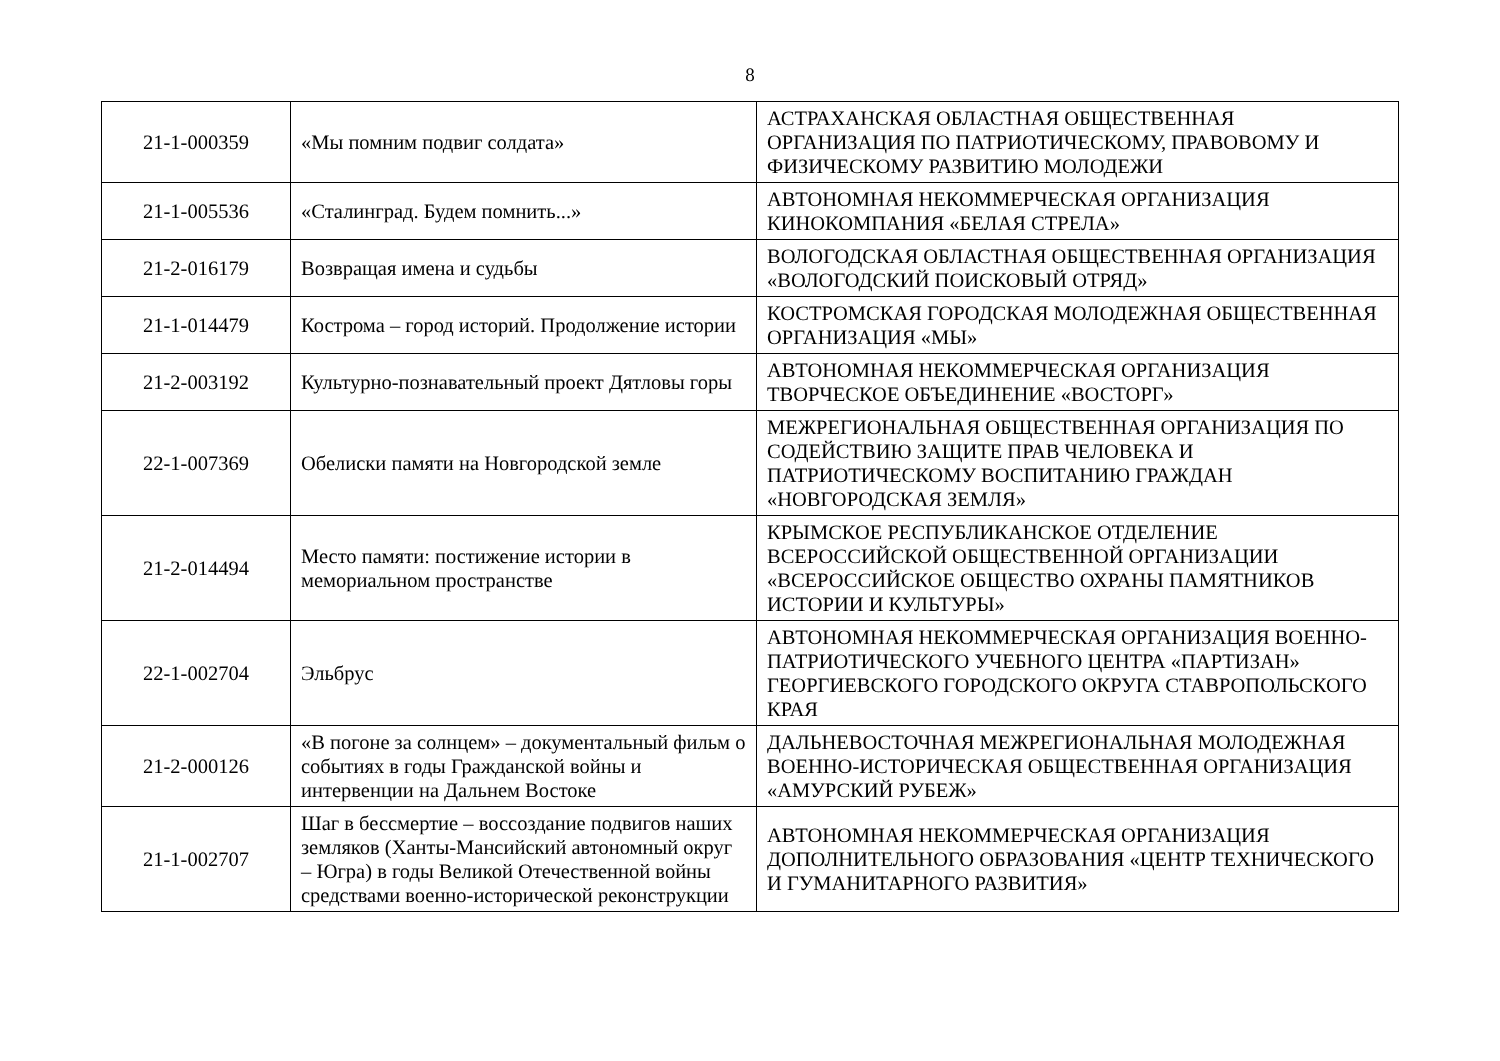8
| 21-1-000359 | «Мы помним подвиг солдата» | АСТРАХАНСКАЯ ОБЛАСТНАЯ ОБЩЕСТВЕННАЯ ОРГАНИЗАЦИЯ ПО ПАТРИОТИЧЕСКОМУ, ПРАВОВОМУ И ФИЗИЧЕСКОМУ РАЗВИТИЮ МОЛОДЕЖИ |
| 21-1-005536 | «Сталинград. Будем помнить...» | АВТОНОМНАЯ НЕКОММЕРЧЕСКАЯ ОРГАНИЗАЦИЯ КИНОКОМПАНИЯ «БЕЛАЯ СТРЕЛА» |
| 21-2-016179 | Возвращая имена и судьбы | ВОЛОГОДСКАЯ ОБЛАСТНАЯ ОБЩЕСТВЕННАЯ ОРГАНИЗАЦИЯ «ВОЛОГОДСКИЙ ПОИСКОВЫЙ ОТРЯД» |
| 21-1-014479 | Кострома – город историй. Продолжение истории | КОСТРОМСКАЯ ГОРОДСКАЯ МОЛОДЕЖНАЯ ОБЩЕСТВЕННАЯ ОРГАНИЗАЦИЯ «МЫ» |
| 21-2-003192 | Культурно-познавательный проект Дятловы горы | АВТОНОМНАЯ НЕКОММЕРЧЕСКАЯ ОРГАНИЗАЦИЯ ТВОРЧЕСКОЕ ОБЪЕДИНЕНИЕ «ВОСТОРГ» |
| 22-1-007369 | Обелиски памяти на Новгородской земле | МЕЖРЕГИОНАЛЬНАЯ ОБЩЕСТВЕННАЯ ОРГАНИЗАЦИЯ ПО СОДЕЙСТВИЮ ЗАЩИТЕ ПРАВ ЧЕЛОВЕКА И ПАТРИОТИЧЕСКОМУ ВОСПИТАНИЮ ГРАЖДАН «НОВГОРОДСКАЯ ЗЕМЛЯ» |
| 21-2-014494 | Место памяти: постижение истории в мемориальном пространстве | КРЫМСКОЕ РЕСПУБЛИКАНСКОЕ ОТДЕЛЕНИЕ ВСЕРОССИЙСКОЙ ОБЩЕСТВЕННОЙ ОРГАНИЗАЦИИ «ВСЕРОССИЙСКОЕ ОБЩЕСТВО ОХРАНЫ ПАМЯТНИКОВ ИСТОРИИ И КУЛЬТУРЫ» |
| 22-1-002704 | Эльбрус | АВТОНОМНАЯ НЕКОММЕРЧЕСКАЯ ОРГАНИЗАЦИЯ ВОЕННО-ПАТРИОТИЧЕСКОГО УЧЕБНОГО ЦЕНТРА «ПАРТИЗАН» ГЕОРГИЕВСКОГО ГОРОДСКОГО ОКРУГА СТАВРОПОЛЬСКОГО КРАЯ |
| 21-2-000126 | «В погоне за солнцем» – документальный фильм о событиях в годы Гражданской войны и интервенции на Дальнем Востоке | ДАЛЬНЕВОСТОЧНАЯ МЕЖРЕГИОНАЛЬНАЯ МОЛОДЕЖНАЯ ВОЕННО-ИСТОРИЧЕСКАЯ ОБЩЕСТВЕННАЯ ОРГАНИЗАЦИЯ «АМУРСКИЙ РУБЕЖ» |
| 21-1-002707 | Шаг в бессмертие – воссоздание подвигов наших земляков (Ханты-Мансийский автономный округ – Югра) в годы Великой Отечественной войны средствами военно-исторической реконструкции | АВТОНОМНАЯ НЕКОММЕРЧЕСКАЯ ОРГАНИЗАЦИЯ ДОПОЛНИТЕЛЬНОГО ОБРАЗОВАНИЯ «ЦЕНТР ТЕХНИЧЕСКОГО И ГУМАНИТАРНОГО РАЗВИТИЯ» |